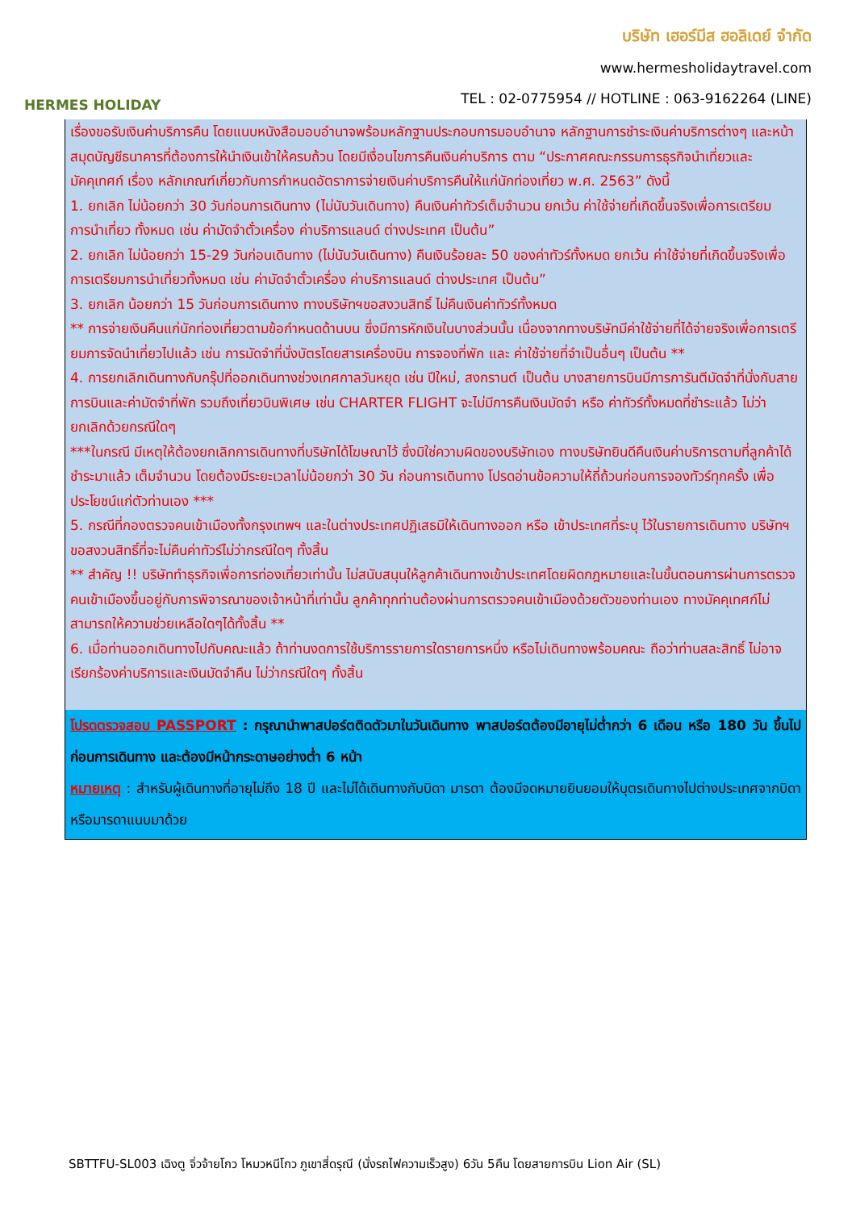HERMES HOLIDAY
บริษัท เฮอร์มีส ฮอลิเดย์ จำกัด
www.hermesholidaytravel.com
TEL : 02-0775954 // HOTLINE : 063-9162264 (LINE)
เรื่องขอรับเงินค่าบริการคืน โดยแนบหนังสือมอบอำนาจพร้อมหลักฐานประกอบการมอบอำนาจ หลักฐานการชำระเงินค่าบริการต่างๆ และหน้าสมุดบัญชีธนาคารที่ต้องการให้นำเงินเข้าให้ครบถ้วน โดยมีเงื่อนไขการคืนเงินค่าบริการ ตาม “ประกาศคณะกรรมการธุรกิจนำเที่ยวและมัคคุเทศก์ เรื่อง หลักเกณฑ์เกี่ยวกับการกำหนดอัตราการจ่ายเงินค่าบริการคืนให้แก่นักท่องเที่ยว พ.ศ. 2563” ดังนี้
1. ยกเลิก ไม่น้อยกว่า 30 วันก่อนการเดินทาง (ไม่นับวันเดินทาง) คืนเงินค่าทัวร์เต็มจำนวน ยกเว้น ค่าใช้จ่ายที่เกิดขึ้นจริงเพื่อการเตรียมการนำเที่ยว ทั้งหมด เช่น ค่ามัดจำตั๋วเครื่อง ค่าบริการแลนด์ ต่างประเทศ เป็นต้น”
2. ยกเลิก ไม่น้อยกว่า 15-29 วันก่อนเดินทาง (ไม่นับวันเดินทาง) คืนเงินร้อยละ 50 ของค่าทัวร์ทั้งหมด ยกเว้น ค่าใช้จ่ายที่เกิดขึ้นจริงเพื่อการเตรียมการนำเที่ยวทั้งหมด เช่น ค่ามัดจำตั๋วเครื่อง ค่าบริการแลนด์ ต่างประเทศ เป็นต้น”
3. ยกเลิก น้อยกว่า 15 วันก่อนการเดินทาง ทางบริษัทฯขอสงวนสิทธิ์ ไม่คืนเงินค่าทัวร์ทั้งหมด
** การจ่ายเงินคืนแก่นักท่องเที่ยวตามข้อกำหนดด้านบน ซึ่งมีการหักเงินในบางส่วนนั้น เนื่องจากทางบริษัทมีค่าใช้จ่ายที่ได้จ่ายจริงเพื่อการเตรียมการจัดนำเที่ยวไปแล้ว เช่น การมัดจำที่นั่งบัตรโดยสารเครื่องบิน การจองที่พัก และ ค่าใช้จ่ายที่จำเป็นอื่นๆ เป็นต้น **
4. การยกเลิกเดินทางกับกรุ๊ปที่ออกเดินทางช่วงเทศกาลวันหยุด เช่น ปีใหม่, สงกรานต์ เป็นต้น บางสายการบินมีการการันตีมัดจำที่นั่งกับสายการบินและค่ามัดจำที่พัก รวมถึงเที่ยวบินพิเศษ เช่น CHARTER FLIGHT จะไม่มีการคืนเงินมัดจำ หรือ ค่าทัวร์ทั้งหมดที่ชำระแล้ว ไม่ว่ายกเลิกด้วยกรณีใดๆ
***ในกรณี มีเหตุให้ต้องยกเลิกการเดินทางที่บริษัทได้โฆษณาไว้ ซึ่งมิใช่ความผิดของบริษัทเอง ทางบริษัทยินดีคืนเงินค่าบริการตามที่ลูกค้าได้ชำระมาแล้ว เต็มจำนวน โดยต้องมีระยะเวลาไม่น้อยกว่า 30 วัน ก่อนการเดินทาง โปรดอ่านข้อความให้ถี่ถ้วนก่อนการจองทัวร์ทุกครั้ง เพื่อประโยชน์แก่ตัวท่านเอง ***
5. กรณีที่กองตรวจคนเข้าเมืองทั้งกรุงเทพฯ และในต่างประเทศปฏิเสธมิให้เดินทางออก หรือ เข้าประเทศที่ระบุ ไว้ในรายการเดินทาง บริษัทฯ ขอสงวนสิทธิ์ที่จะไม่คืนค่าทัวร์ไม่ว่ากรณีใดๆ ทั้งสิ้น
** สำคัญ !! บริษัททำธุรกิจเพื่อการท่องเที่ยวเท่านั้น ไม่สนับสนุนให้ลูกค้าเดินทางเข้าประเทศโดยผิดกฎหมายและในขั้นตอนการผ่านการตรวจคนเข้าเมืองขึ้นอยู่กับการพิจารณาของเจ้าหน้าที่เท่านั้น ลูกค้าทุกท่านต้องผ่านการตรวจคนเข้าเมืองด้วยตัวของท่านเอง ทางมัคคุเทศก์ไม่สามารถให้ความช่วยเหลือใดๆได้ทั้งสิ้น **
6. เมื่อท่านออกเดินทางไปกับคณะแล้ว ถ้าท่านงดการใช้บริการรายการใดรายการหนึ่ง หรือไม่เดินทางพร้อมคณะ ถือว่าท่านสละสิทธิ์ ไม่อาจเรียกร้องค่าบริการและเงินมัดจำคืน ไม่ว่ากรณีใดๆ ทั้งสิ้น
โปรดตรวจสอบ PASSPORT : กรุณานำพาสปอร์ตติดตัวมาในวันเดินทาง พาสปอร์ตต้องมีอายุไม่ต่ำกว่า 6 เดือน หรือ 180 วัน ขึ้นไปก่อนการเดินทาง และต้องมีหน้ากระดาษอย่างต่ำ 6 หน้า
หมายเหตุ : สำหรับผู้เดินทางที่อายุไม่ถึง 18 ปี และไม่ได้เดินทางกับบิดา มารดา ต้องมีจดหมายยินยอมให้บุตรเดินทางไปต่างประเทศจากบิดาหรือมารดาแนบมาด้วย
SBTTFU-SL003 เฉิงตู จิ่วจ้ายโกว โหมวหนีโกว ภูเขาสี่ดรุณี (นั่งรถไฟความเร็วสูง) 6วัน 5คืน โดยสายการบิน Lion Air (SL)